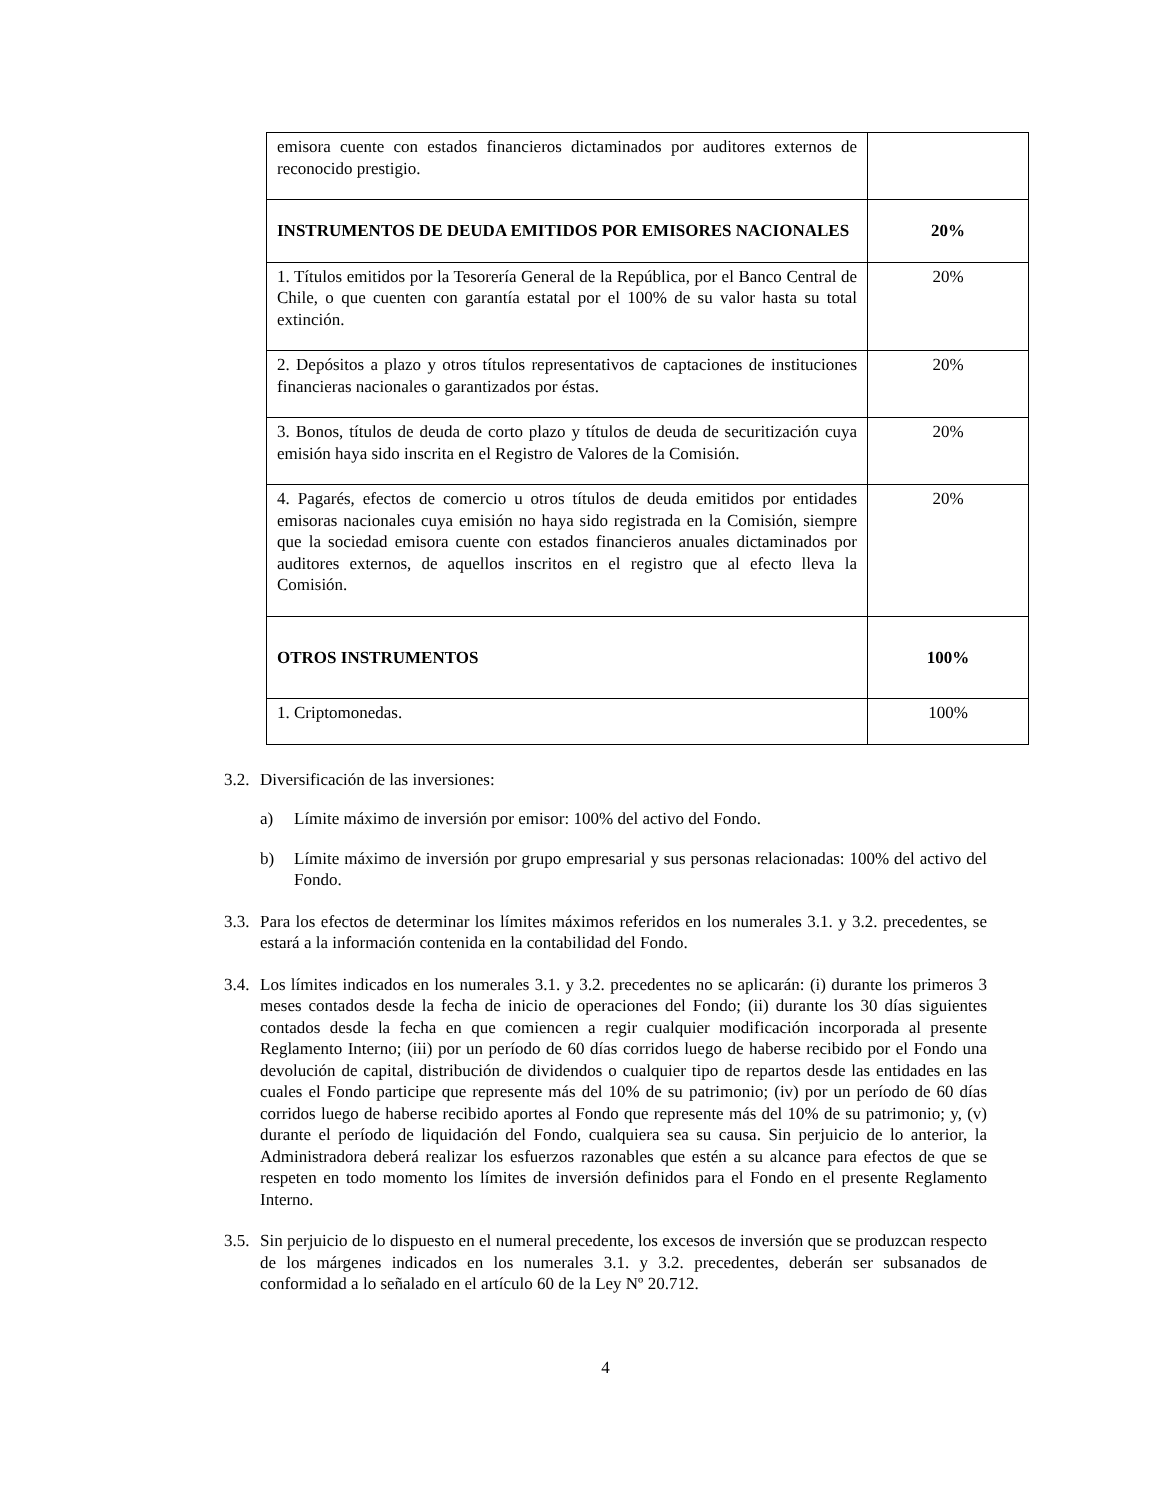| emisora cuente con estados financieros dictaminados por auditores externos de reconocido prestigio. | |
| INSTRUMENTOS DE DEUDA EMITIDOS POR EMISORES NACIONALES | 20% |
| 1. Títulos emitidos por la Tesorería General de la República, por el Banco Central de Chile, o que cuenten con garantía estatal por el 100% de su valor hasta su total extinción. | 20% |
| 2. Depósitos a plazo y otros títulos representativos de captaciones de instituciones financieras nacionales o garantizados por éstas. | 20% |
| 3. Bonos, títulos de deuda de corto plazo y títulos de deuda de securitización cuya emisión haya sido inscrita en el Registro de Valores de la Comisión. | 20% |
| 4. Pagarés, efectos de comercio u otros títulos de deuda emitidos por entidades emisoras nacionales cuya emisión no haya sido registrada en la Comisión, siempre que la sociedad emisora cuente con estados financieros anuales dictaminados por auditores externos, de aquellos inscritos en el registro que al efecto lleva la Comisión. | 20% |
| OTROS INSTRUMENTOS | 100% |
| 1. Criptomonedas. | 100% |
3.2. Diversificación de las inversiones:
a) Límite máximo de inversión por emisor: 100% del activo del Fondo.
b) Límite máximo de inversión por grupo empresarial y sus personas relacionadas: 100% del activo del Fondo.
3.3. Para los efectos de determinar los límites máximos referidos en los numerales 3.1. y 3.2. precedentes, se estará a la información contenida en la contabilidad del Fondo.
3.4. Los límites indicados en los numerales 3.1. y 3.2. precedentes no se aplicarán: (i) durante los primeros 3 meses contados desde la fecha de inicio de operaciones del Fondo; (ii) durante los 30 días siguientes contados desde la fecha en que comiencen a regir cualquier modificación incorporada al presente Reglamento Interno; (iii) por un período de 60 días corridos luego de haberse recibido por el Fondo una devolución de capital, distribución de dividendos o cualquier tipo de repartos desde las entidades en las cuales el Fondo participe que represente más del 10% de su patrimonio; (iv) por un período de 60 días corridos luego de haberse recibido aportes al Fondo que represente más del 10% de su patrimonio; y, (v) durante el período de liquidación del Fondo, cualquiera sea su causa. Sin perjuicio de lo anterior, la Administradora deberá realizar los esfuerzos razonables que estén a su alcance para efectos de que se respeten en todo momento los límites de inversión definidos para el Fondo en el presente Reglamento Interno.
3.5. Sin perjuicio de lo dispuesto en el numeral precedente, los excesos de inversión que se produzcan respecto de los márgenes indicados en los numerales 3.1. y 3.2. precedentes, deberán ser subsanados de conformidad a lo señalado en el artículo 60 de la Ley Nº 20.712.
4